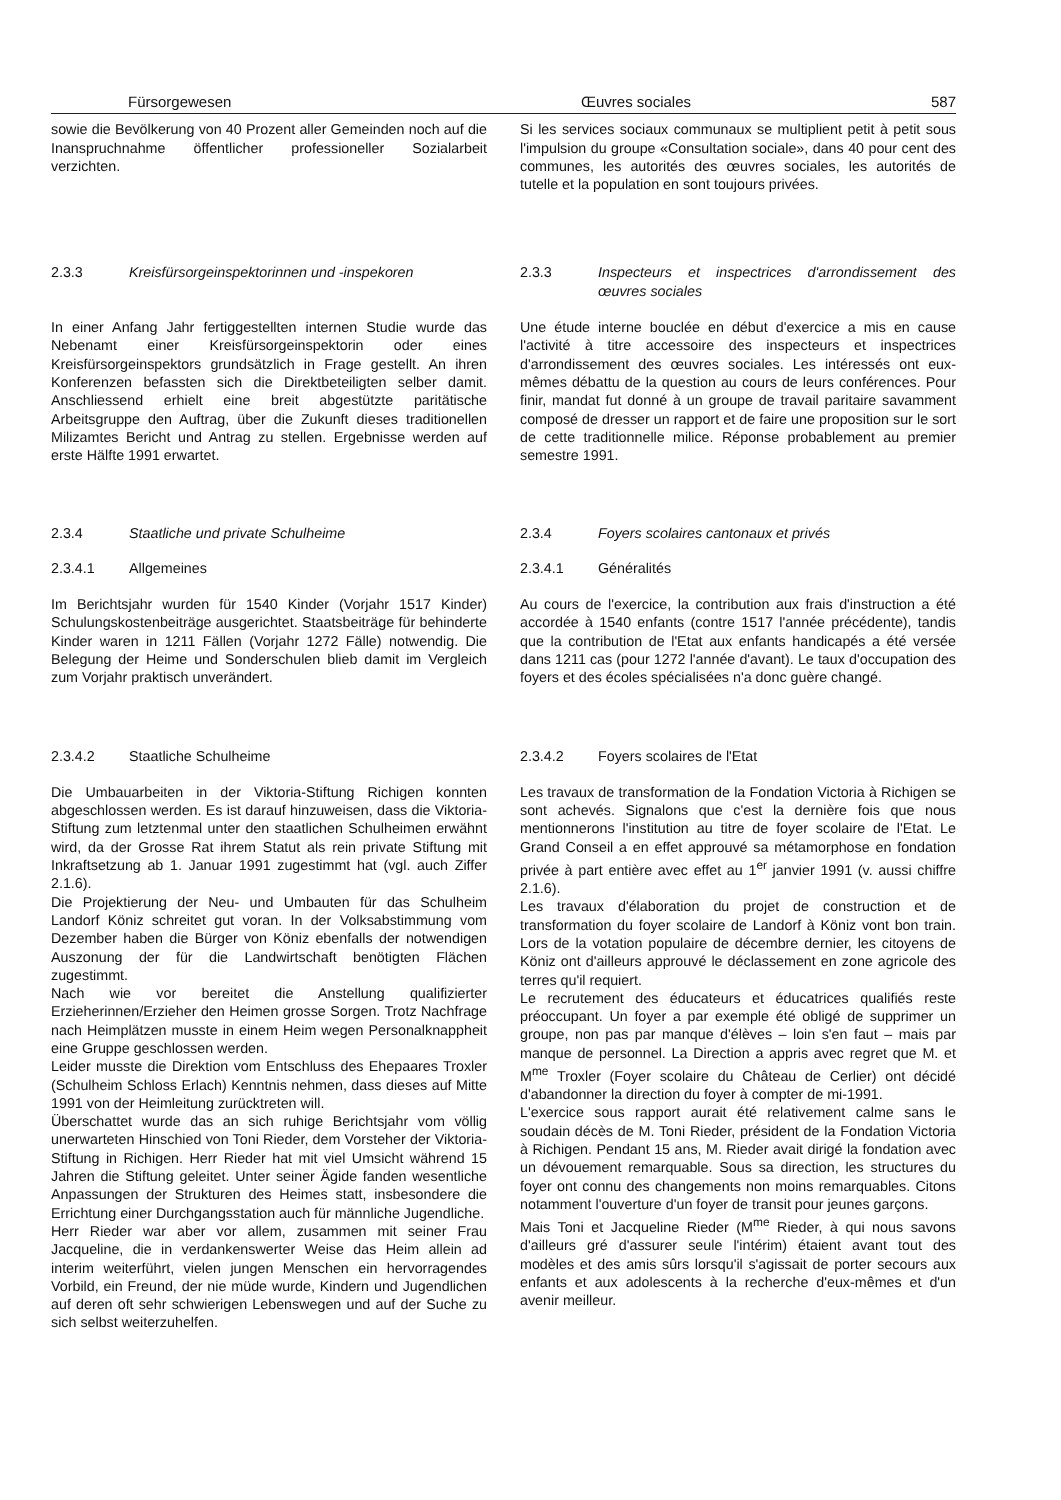Fürsorgewesen Œuvres sociales 587
sowie die Bevölkerung von 40 Prozent aller Gemeinden noch auf die Inanspruchnahme öffentlicher professioneller Sozialarbeit verzichten.
Si les services sociaux communaux se multiplient petit à petit sous l'impulsion du groupe «Consultation sociale», dans 40 pour cent des communes, les autorités des œuvres sociales, les autorités de tutelle et la population en sont toujours privées.
2.3.3 Kreisfürsorgeinspektorinnen und -inspekoren 2.3.3 Inspecteurs et inspectrices d'arrondissement des œuvres sociales
In einer Anfang Jahr fertiggestellten internen Studie wurde das Nebenamt einer Kreisfürsorgeinspektorin oder eines Kreisfürsorgeinspektors grundsätzlich in Frage gestellt. An ihren Konferenzen befassten sich die Direktbeteiligten selber damit. Anschliessend erhielt eine breit abgestützte paritätische Arbeitsgruppe den Auftrag, über die Zukunft dieses traditionellen Milizamtes Bericht und Antrag zu stellen. Ergebnisse werden auf erste Hälfte 1991 erwartet.
Une étude interne bouclée en début d'exercice a mis en cause l'activité à titre accessoire des inspecteurs et inspectrices d'arrondissement des œuvres sociales. Les intéressés ont eux-mêmes débattu de la question au cours de leurs conférences. Pour finir, mandat fut donné à un groupe de travail paritaire savamment composé de dresser un rapport et de faire une proposition sur le sort de cette traditionnelle milice. Réponse probablement au premier semestre 1991.
2.3.4 Staatliche und private Schulheime
2.3.4.1 Allgemeines
Im Berichtsjahr wurden für 1540 Kinder (Vorjahr 1517 Kinder) Schulungskostenbeiträge ausgerichtet. Staatsbeiträge für behinderte Kinder waren in 1211 Fällen (Vorjahr 1272 Fälle) notwendig. Die Belegung der Heime und Sonderschulen blieb damit im Vergleich zum Vorjahr praktisch unverändert.
2.3.4 Foyers scolaires cantonaux et privés
2.3.4.1 Généralités
Au cours de l'exercice, la contribution aux frais d'instruction a été accordée à 1540 enfants (contre 1517 l'année précédente), tandis que la contribution de l'Etat aux enfants handicapés a été versée dans 1211 cas (pour 1272 l'année d'avant). Le taux d'occupation des foyers et des écoles spécialisées n'a donc guère changé.
2.3.4.2 Staatliche Schulheime
Die Umbauarbeiten in der Viktoria-Stiftung Richigen konnten abgeschlossen werden. Es ist darauf hinzuweisen, dass die Viktoria-Stiftung zum letztenmal unter den staatlichen Schulheimen erwähnt wird, da der Grosse Rat ihrem Statut als rein private Stiftung mit Inkraftsetzung ab 1. Januar 1991 zugestimmt hat (vgl. auch Ziffer 2.1.6).
Die Projektierung der Neu- und Umbauten für das Schulheim Landorf Köniz schreitet gut voran. In der Volksabstimmung vom Dezember haben die Bürger von Köniz ebenfalls der notwendigen Auszonung der für die Landwirtschaft benötigten Flächen zugestimmt.
Nach wie vor bereitet die Anstellung qualifizierter Erzieherinnen/Erzieher den Heimen grosse Sorgen. Trotz Nachfrage nach Heimplätzen musste in einem Heim wegen Personalknappheit eine Gruppe geschlossen werden.
Leider musste die Direktion vom Entschluss des Ehepaares Troxler (Schulheim Schloss Erlach) Kenntnis nehmen, dass dieses auf Mitte 1991 von der Heimleitung zurücktreten will.
Überschattet wurde das an sich ruhige Berichtsjahr vom völlig unerwarteten Hinschied von Toni Rieder, dem Vorsteher der Viktoria-Stiftung in Richigen. Herr Rieder hat mit viel Umsicht während 15 Jahren die Stiftung geleitet. Unter seiner Ägide fanden wesentliche Anpassungen der Strukturen des Heimes statt, insbesondere die Errichtung einer Durchgangsstation auch für männliche Jugendliche.
Herr Rieder war aber vor allem, zusammen mit seiner Frau Jacqueline, die in verdankenswerter Weise das Heim allein ad interim weiterführt, vielen jungen Menschen ein hervorragendes Vorbild, ein Freund, der nie müde wurde, Kindern und Jugendlichen auf deren oft sehr schwierigen Lebenswegen und auf der Suche zu sich selbst weiterzuhelfen.
2.3.4.2 Foyers scolaires de l'Etat
Les travaux de transformation de la Fondation Victoria à Richigen se sont achevés. Signalons que c'est la dernière fois que nous mentionnerons l'institution au titre de foyer scolaire de l'Etat. Le Grand Conseil a en effet approuvé sa métamorphose en fondation privée à part entière avec effet au 1<sup>er</sup> janvier 1991 (v. aussi chiffre 2.1.6).
Les travaux d'élaboration du projet de construction et de transformation du foyer scolaire de Landorf à Köniz vont bon train. Lors de la votation populaire de décembre dernier, les citoyens de Köniz ont d'ailleurs approuvé le déclassement en zone agricole des terres qu'il requiert.
Le recrutement des éducateurs et éducatrices qualifiés reste préoccupant. Un foyer a par exemple été obligé de supprimer un groupe, non pas par manque d'élèves – loin s'en faut – mais par manque de personnel. La Direction a appris avec regret que M. et M<sup>me</sup> Troxler (Foyer scolaire du Château de Cerlier) ont décidé d'abandonner la direction du foyer à compter de mi-1991.
L'exercice sous rapport aurait été relativement calme sans le soudain décès de M. Toni Rieder, président de la Fondation Victoria à Richigen. Pendant 15 ans, M. Rieder avait dirigé la fondation avec un dévouement remarquable. Sous sa direction, les structures du foyer ont connu des changements non moins remarquables. Citons notamment l'ouverture d'un foyer de transit pour jeunes garçons.
Mais Toni et Jacqueline Rieder (M<sup>me</sup> Rieder, à qui nous savons d'ailleurs gré d'assurer seule l'intérim) étaient avant tout des modèles et des amis sûrs lorsqu'il s'agissait de porter secours aux enfants et aux adolescents à la recherche d'eux-mêmes et d'un avenir meilleur.